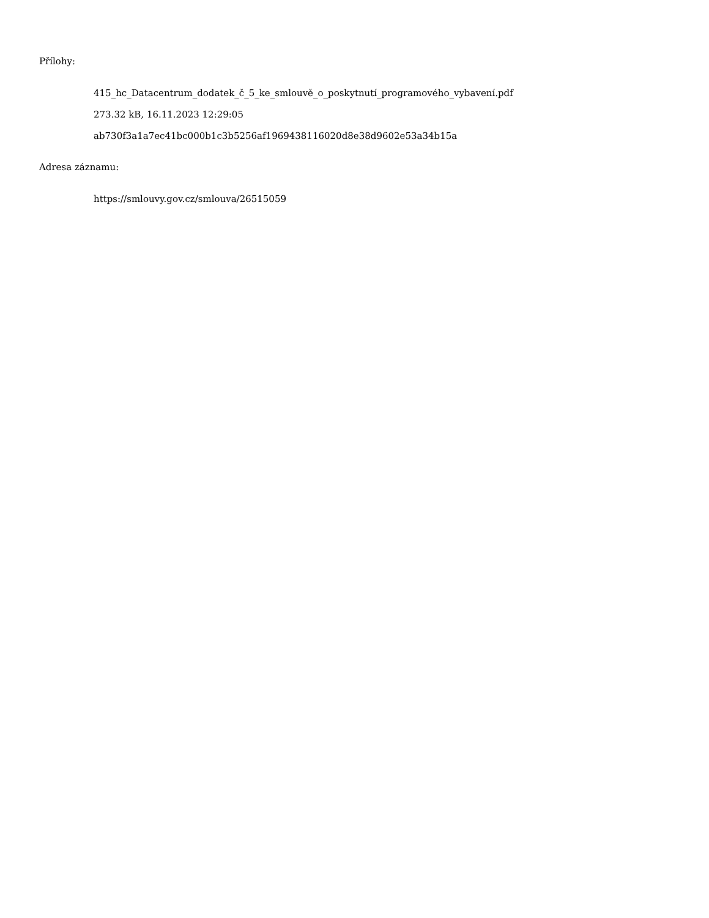Přílohy:
415_hc_Datacentrum_dodatek_č_5_ke_smlouvě_o_poskytnutí_programového_vybavení.pdf
273.32 kB, 16.11.2023 12:29:05
ab730f3a1a7ec41bc000b1c3b5256af1969438116020d8e38d9602e53a34b15a
Adresa záznamu:
https://smlouvy.gov.cz/smlouva/26515059